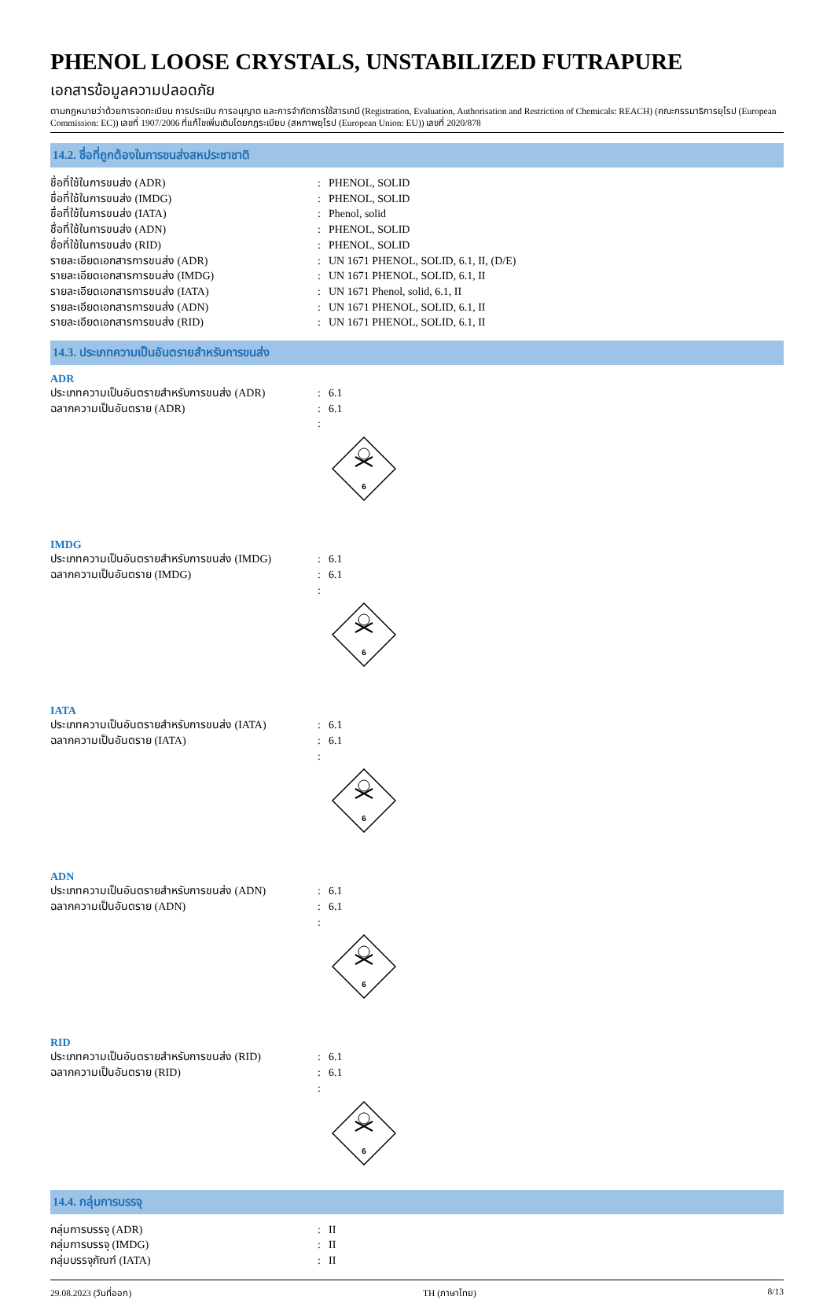PHENOL LOOSE CRYSTALS, UNSTABILIZED FUTRAPURE
เอกสารข้อมูลความปลอดภัย
ตามกฎหมายว่าด้วยการจดทะเบียน การประเมิน การอนุญาต และการจำกัดการใช้สารเคมี (Registration, Evaluation, Authorisation and Restriction of Chemicals: REACH) (คณะกรรมาธิการยุโรป (European Commission: EC)) เลขที่ 1907/2006 ที่แก้ไขเพิ่มเติมโดยกฎระเบียบ (สหภาพยุโรป (European Union: EU)) เลขที่ 2020/878
14.2. ชื่อที่ถูกต้องในการขนส่งสหประชาชาติ
ชื่อที่ใช้ในการขนส่ง (ADR) : PHENOL, SOLID
ชื่อที่ใช้ในการขนส่ง (IMDG) : PHENOL, SOLID
ชื่อที่ใช้ในการขนส่ง (IATA) : Phenol, solid
ชื่อที่ใช้ในการขนส่ง (ADN) : PHENOL, SOLID
ชื่อที่ใช้ในการขนส่ง (RID) : PHENOL, SOLID
รายละเอียดเอกสารการขนส่ง (ADR) : UN 1671 PHENOL, SOLID, 6.1, II, (D/E)
รายละเอียดเอกสารการขนส่ง (IMDG) : UN 1671 PHENOL, SOLID, 6.1, II
รายละเอียดเอกสารการขนส่ง (IATA) : UN 1671 Phenol, solid, 6.1, II
รายละเอียดเอกสารการขนส่ง (ADN) : UN 1671 PHENOL, SOLID, 6.1, II
รายละเอียดเอกสารการขนส่ง (RID) : UN 1671 PHENOL, SOLID, 6.1, II
14.3. ประเภทความเป็นอันตรายสำหรับการขนส่ง
ADR
ประเภทความเป็นอันตรายสำหรับการขนส่ง (ADR)
: 6.1
ฉลากความเป็นอันตราย (ADR) : 6.1
:
6
IMDG
ประเภทความเป็นอันตรายสำหรับการขนส่ง (IMDG)
: 6.1
ฉลากความเป็นอันตราย (IMDG) : 6.1
:
6
IATA
ประเภทความเป็นอันตรายสำหรับการขนส่ง (IATA)
: 6.1
ฉลากความเป็นอันตราย (IATA) : 6.1
:
6
ADN
ประเภทความเป็นอันตรายสำหรับการขนส่ง (ADN)
: 6.1
ฉลากความเป็นอันตราย (ADN) : 6.1
:
6
RID
ประเภทความเป็นอันตรายสำหรับการขนส่ง (RID)
: 6.1
ฉลากความเป็นอันตราย (RID) : 6.1
:
6
14.4. กลุ่มการบรรจุ
กลุ่มการบรรจุ (ADR) : II
กลุ่มการบรรจุ (IMDG) : II
กลุ่มบรรจุภัณฑ์ (IATA) : II
29.08.2023 (วันที่ออก) TH (ภาษาไทย) 8/13